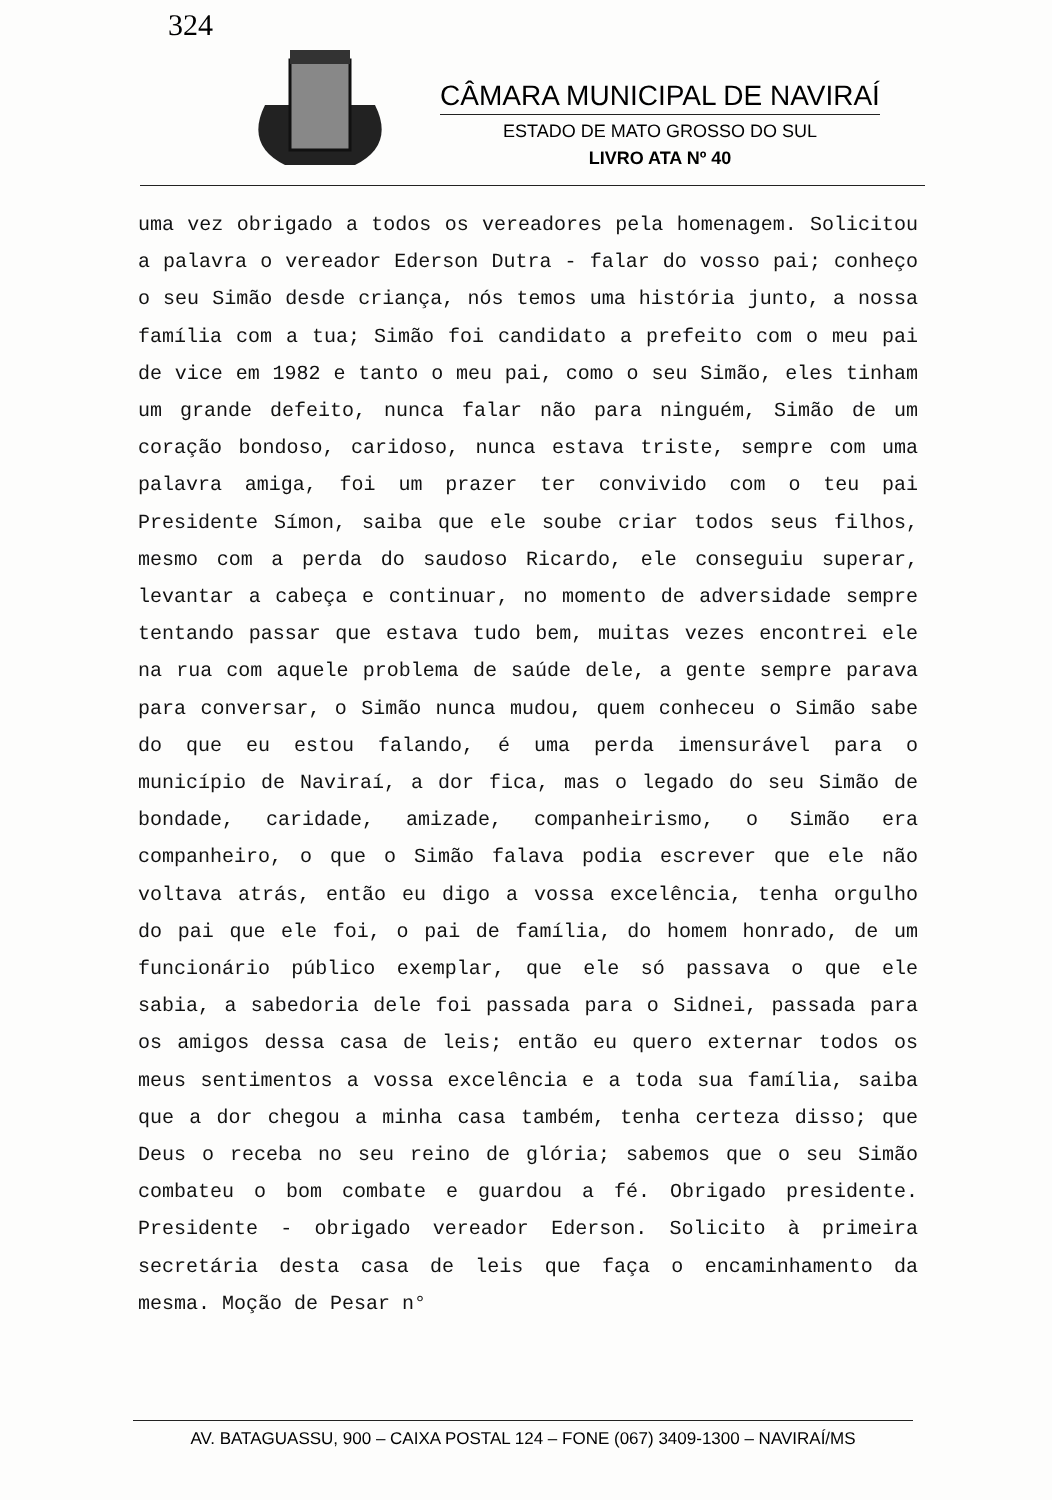324
CÂMARA MUNICIPAL DE NAVIRAÍ
ESTADO DE MATO GROSSO DO SUL
LIVRO ATA Nº 40
uma vez obrigado a todos os vereadores pela homenagem. Solicitou a palavra o vereador Ederson Dutra - falar do vosso pai; conheço o seu Simão desde criança, nós temos uma história junto, a nossa família com a tua; Simão foi candidato a prefeito com o meu pai de vice em 1982 e tanto o meu pai, como o seu Simão, eles tinham um grande defeito, nunca falar não para ninguém, Simão de um coração bondoso, caridoso, nunca estava triste, sempre com uma palavra amiga, foi um prazer ter convivido com o teu pai Presidente Símon, saiba que ele soube criar todos seus filhos, mesmo com a perda do saudoso Ricardo, ele conseguiu superar, levantar a cabeça e continuar, no momento de adversidade sempre tentando passar que estava tudo bem, muitas vezes encontrei ele na rua com aquele problema de saúde dele, a gente sempre parava para conversar, o Simão nunca mudou, quem conheceu o Simão sabe do que eu estou falando, é uma perda imensurável para o município de Naviraí, a dor fica, mas o legado do seu Simão de bondade, caridade, amizade, companheirismo, o Simão era companheiro, o que o Simão falava podia escrever que ele não voltava atrás, então eu digo a vossa excelência, tenha orgulho do pai que ele foi, o pai de família, do homem honrado, de um funcionário público exemplar, que ele só passava o que ele sabia, a sabedoria dele foi passada para o Sidnei, passada para os amigos dessa casa de leis; então eu quero externar todos os meus sentimentos a vossa excelência e a toda sua família, saiba que a dor chegou a minha casa também, tenha certeza disso; que Deus o receba no seu reino de glória; sabemos que o seu Simão combateu o bom combate e guardou a fé. Obrigado presidente. Presidente - obrigado vereador Ederson. Solicito à primeira secretária desta casa de leis que faça o encaminhamento da mesma. Moção de Pesar n°
AV. BATAGUASSU, 900 – CAIXA POSTAL 124 – FONE (067) 3409-1300 – NAVIRAÍ/MS